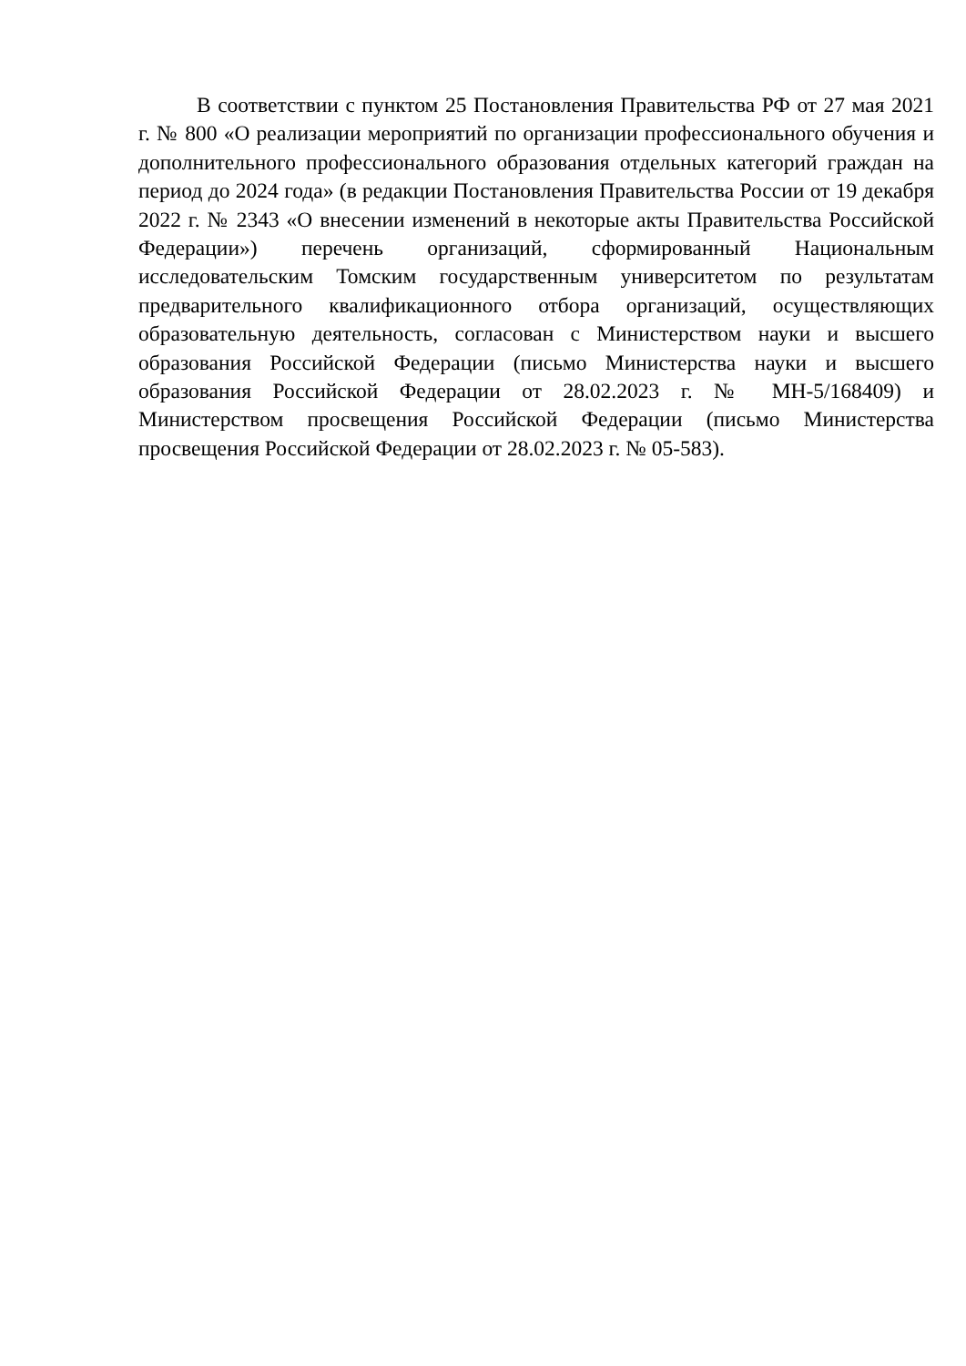В соответствии с пунктом 25 Постановления Правительства РФ от 27 мая 2021 г. № 800 «О реализации мероприятий по организации профессионального обучения и дополнительного профессионального образования отдельных категорий граждан на период до 2024 года» (в редакции Постановления Правительства России от 19 декабря 2022 г. № 2343 «О внесении изменений в некоторые акты Правительства Российской Федерации») перечень организаций, сформированный Национальным исследовательским Томским государственным университетом по результатам предварительного квалификационного отбора организаций, осуществляющих образовательную деятельность, согласован с Министерством науки и высшего образования Российской Федерации (письмо Министерства науки и высшего образования Российской Федерации от 28.02.2023 г. № МН-5/168409) и Министерством просвещения Российской Федерации (письмо Министерства просвещения Российской Федерации от 28.02.2023 г. № 05-583).